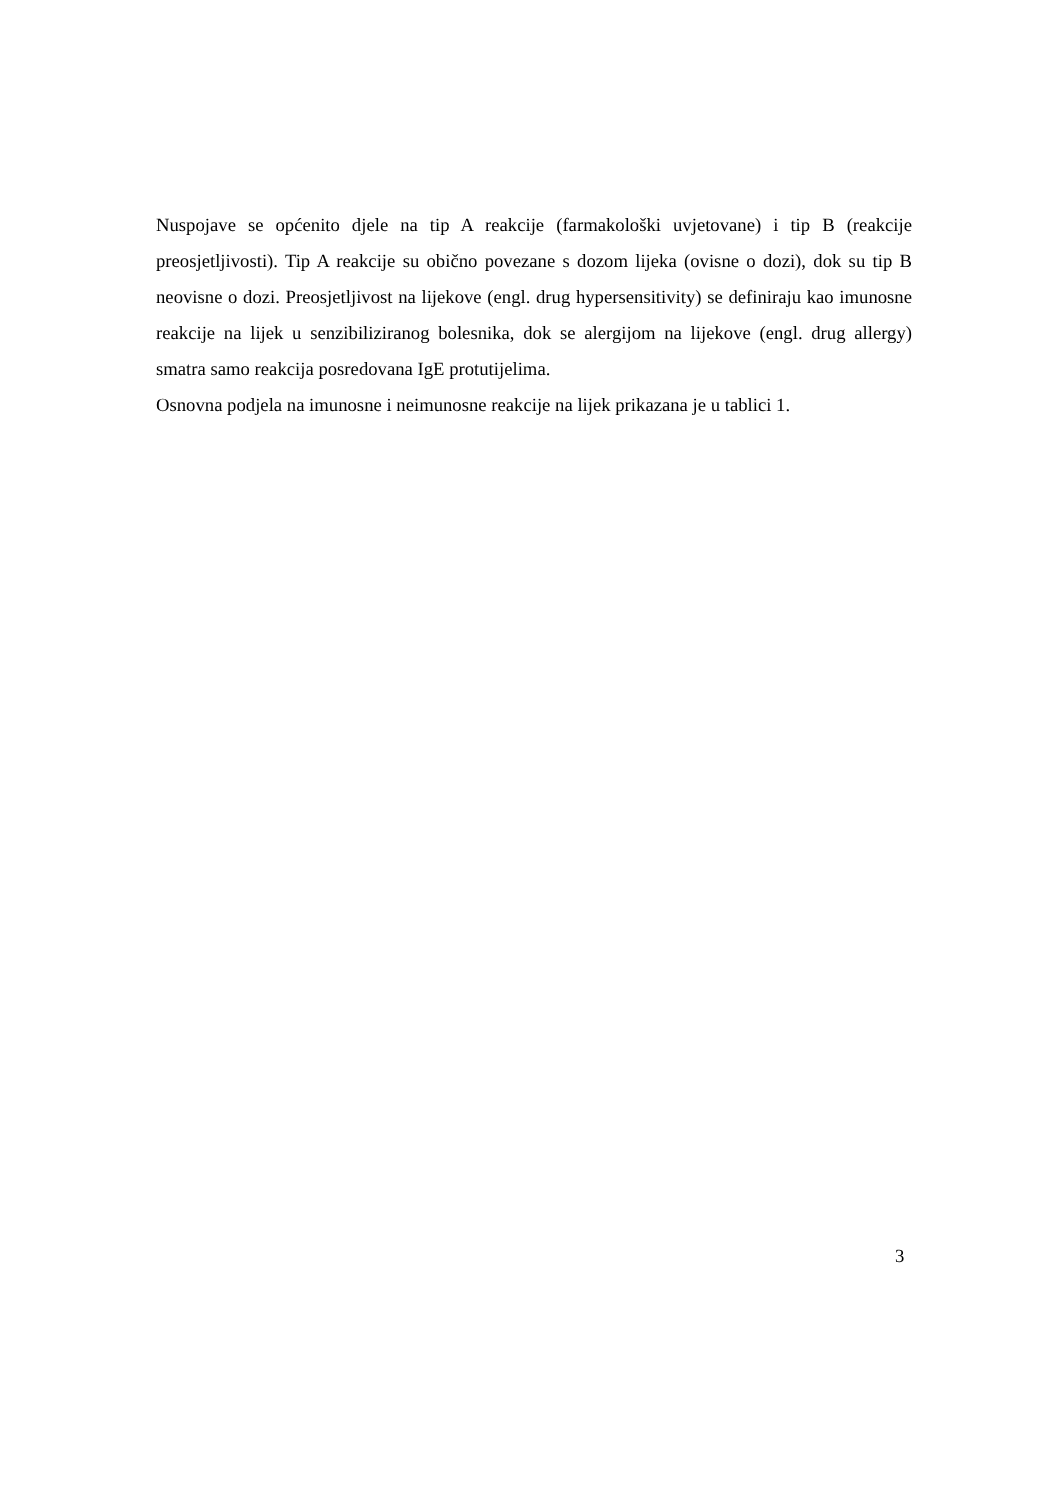Nuspojave se općenito djele na tip A reakcije (farmakološki uvjetovane) i tip B (reakcije preosjetljivosti). Tip A reakcije su obično povezane s dozom lijeka (ovisne o dozi), dok su tip B neovisne o dozi. Preosjetljivost na lijekove (engl. drug hypersensitivity) se definiraju kao imunosne reakcije na lijek u senzibiliziranog bolesnika, dok se alergijom na lijekove (engl. drug allergy) smatra samo reakcija posredovana IgE protutijelima.
Osnovna podjela na imunosne i neimunosne reakcije na lijek prikazana je u tablici 1.
3